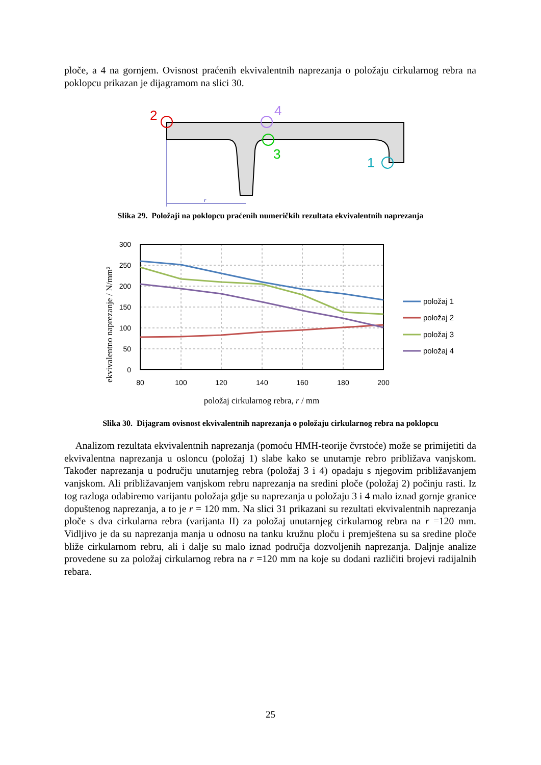ploče, a 4 na gornjem. Ovisnost praćenih ekvivalentnih naprezanja o položaju cirkularnog rebra na poklopcu prikazan je dijagramom na slici 30.
2
4
3
1
r
Slika 29. Položaji na poklopcu praćenih numeričkih rezultata ekvivalentnih naprezanja
ekvivalentno naprezanje / N/mm²
300
250
200
150
100
50
0
80
100
120
140
160
180
200
položaj 1
položaj 2
položaj 3
položaj 4
položaj cirkularnog rebra, r / mm
Slika 30. Dijagram ovisnost ekvivalentnih naprezanja o položaju cirkularnog rebra na poklopcu
Analizom rezultata ekvivalentnih naprezanja (pomoću HMH-teorije čvrstoće) može se primijetiti da ekvivalentna naprezanja u osloncu (položaj 1) slabe kako se unutarnje rebro približava vanjskom. Također naprezanja u području unutarnjeg rebra (položaj 3 i 4) opadaju s njegovim približavanjem vanjskom. Ali približavanjem vanjskom rebru naprezanja na sredini ploče (položaj 2) počinju rasti. Iz tog razloga odabiremo varijantu položaja gdje su naprezanja u položaju 3 i 4 malo iznad gornje granice dopuštenog naprezanja, a to je r = 120 mm. Na slici 31 prikazani su rezultati ekvivalentnih naprezanja ploče s dva cirkularna rebra (varijanta II) za položaj unutarnjeg cirkularnog rebra na r =120 mm. Vidljivo je da su naprezanja manja u odnosu na tanku kružnu ploču i premještena su sa sredine ploče bliže cirkularnom rebru, ali i dalje su malo iznad područja dozvoljenih naprezanja. Daljnje analize provedene su za položaj cirkularnog rebra na r =120 mm na koje su dodani različiti brojevi radijalnih rebara.
25